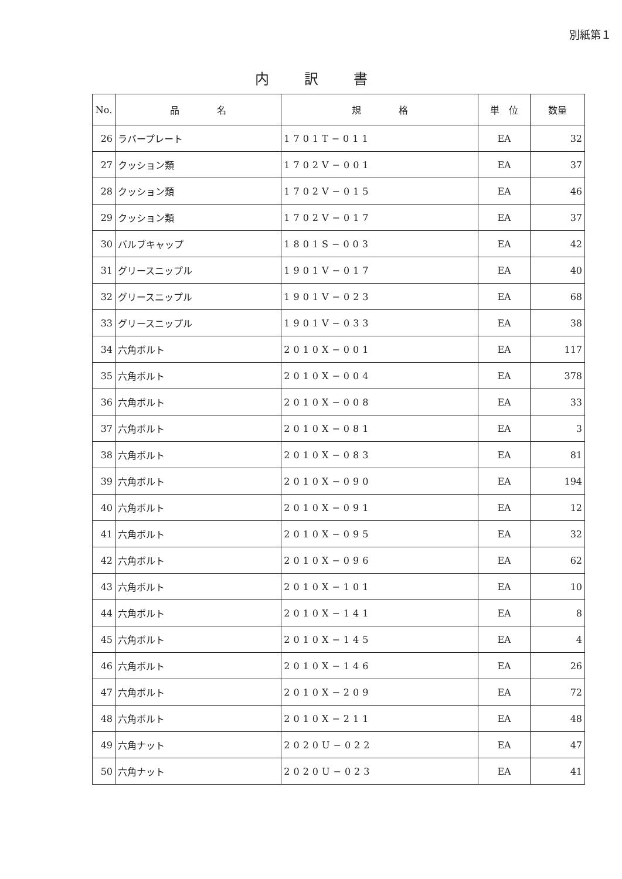別紙第１
内訳書
| No. | 品 名 | 規 格 | 単 位 | 数量 |
| --- | --- | --- | --- | --- |
| 26 | ラバープレート | 1701T−011 | EA | 32 |
| 27 | クッション類 | 1702V−001 | EA | 37 |
| 28 | クッション類 | 1702V−015 | EA | 46 |
| 29 | クッション類 | 1702V−017 | EA | 37 |
| 30 | バルブキャップ | 1801S−003 | EA | 42 |
| 31 | グリースニップル | 1901V−017 | EA | 40 |
| 32 | グリースニップル | 1901V−023 | EA | 68 |
| 33 | グリースニップル | 1901V−033 | EA | 38 |
| 34 | 六角ボルト | 2010X−001 | EA | 117 |
| 35 | 六角ボルト | 2010X−004 | EA | 378 |
| 36 | 六角ボルト | 2010X−008 | EA | 33 |
| 37 | 六角ボルト | 2010X−081 | EA | 3 |
| 38 | 六角ボルト | 2010X−083 | EA | 81 |
| 39 | 六角ボルト | 2010X−090 | EA | 194 |
| 40 | 六角ボルト | 2010X−091 | EA | 12 |
| 41 | 六角ボルト | 2010X−095 | EA | 32 |
| 42 | 六角ボルト | 2010X−096 | EA | 62 |
| 43 | 六角ボルト | 2010X−101 | EA | 10 |
| 44 | 六角ボルト | 2010X−141 | EA | 8 |
| 45 | 六角ボルト | 2010X−145 | EA | 4 |
| 46 | 六角ボルト | 2010X−146 | EA | 26 |
| 47 | 六角ボルト | 2010X−209 | EA | 72 |
| 48 | 六角ボルト | 2010X−211 | EA | 48 |
| 49 | 六角ナット | 2020U−022 | EA | 47 |
| 50 | 六角ナット | 2020U−023 | EA | 41 |